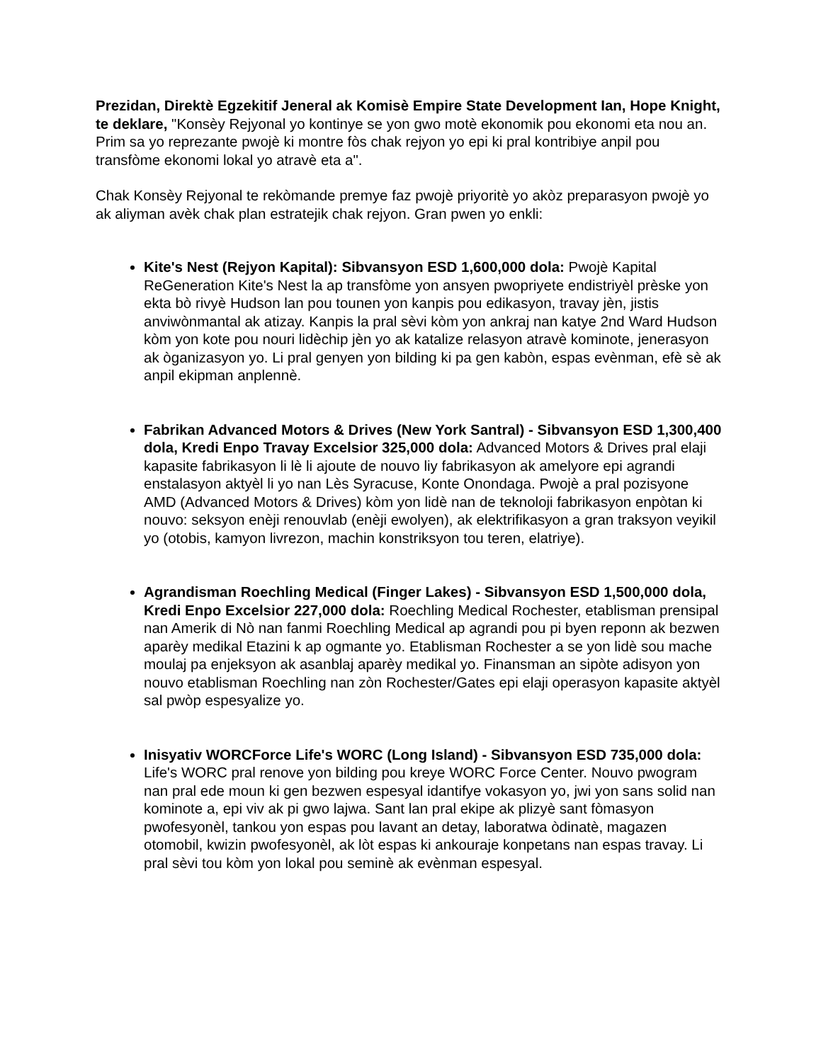Prezidan, Direktè Egzekitif Jeneral ak Komisè Empire State Development Ian, Hope Knight, te deklare, "Konsèy Rejyonal yo kontinye se yon gwo motè ekonomik pou ekonomi eta nou an. Prim sa yo reprezante pwojè ki montre fòs chak rejyon yo epi ki pral kontribiye anpil pou transfòme ekonomi lokal yo atravè eta a".
Chak Konsèy Rejyonal te rekòmande premye faz pwojè priyoritè yo akòz preparasyon pwojè yo ak aliyman avèk chak plan estratejik chak rejyon. Gran pwen yo enkli:
Kite's Nest (Rejyon Kapital): Sibvansyon ESD 1,600,000 dola: Pwojè Kapital ReGeneration Kite's Nest la ap transfòme yon ansyen pwopriyete endistriyèl prèske yon ekta bò rivyè Hudson lan pou tounen yon kanpis pou edikasyon, travay jèn, jistis anviwònmantal ak atizay. Kanpis la pral sèvi kòm yon ankraj nan katye 2nd Ward Hudson kòm yon kote pou nouri lidèchip jèn yo ak katalize relasyon atravè kominote, jenerasyon ak òganizasyon yo. Li pral genyen yon bilding ki pa gen kabòn, espas evènman, efè sè ak anpil ekipman anplennè.
Fabrikan Advanced Motors & Drives (New York Santral) - Sibvansyon ESD 1,300,400 dola, Kredi Enpo Travay Excelsior 325,000 dola: Advanced Motors & Drives pral elaji kapasite fabrikasyon li lè li ajoute de nouvo liy fabrikasyon ak amelyore epi agrandi enstalasyon aktyèl li yo nan Lès Syracuse, Konte Onondaga. Pwojè a pral pozisyone AMD (Advanced Motors & Drives) kòm yon lidè nan de teknoloji fabrikasyon enpòtan ki nouvo: seksyon enèji renouvlab (enèji ewolyen), ak elektrifikasyon a gran traksyon veyikil yo (otobis, kamyon livrezon, machin konstriksyon tou teren, elatriye).
Agrandisman Roechling Medical (Finger Lakes) - Sibvansyon ESD 1,500,000 dola, Kredi Enpo Excelsior 227,000 dola: Roechling Medical Rochester, etablisman prensipal nan Amerik di Nò nan fanmi Roechling Medical ap agrandi pou pi byen reponn ak bezwen aparèy medikal Etazini k ap ogmante yo. Etablisman Rochester a se yon lidè sou mache moulaj pa enjeksyon ak asanblaj aparèy medikal yo. Finansman an sipòte adisyon yon nouvo etablisman Roechling nan zòn Rochester/Gates epi elaji operasyon kapasite aktyèl sal pwòp espesyalize yo.
Inisyativ WORCForce Life's WORC (Long Island) - Sibvansyon ESD 735,000 dola: Life's WORC pral renove yon bilding pou kreye WORC Force Center. Nouvo pwogram nan pral ede moun ki gen bezwen espesyal idantifye vokasyon yo, jwi yon sans solid nan kominote a, epi viv ak pi gwo lajwa. Sant lan pral ekipe ak plizyè sant fòmasyon pwofesyonèl, tankou yon espas pou lavant an detay, laboratwa òdinatè, magazen otomobil, kwizin pwofesyonèl, ak lòt espas ki ankouraje konpetans nan espas travay. Li pral sèvi tou kòm yon lokal pou seminè ak evènman espesyal.